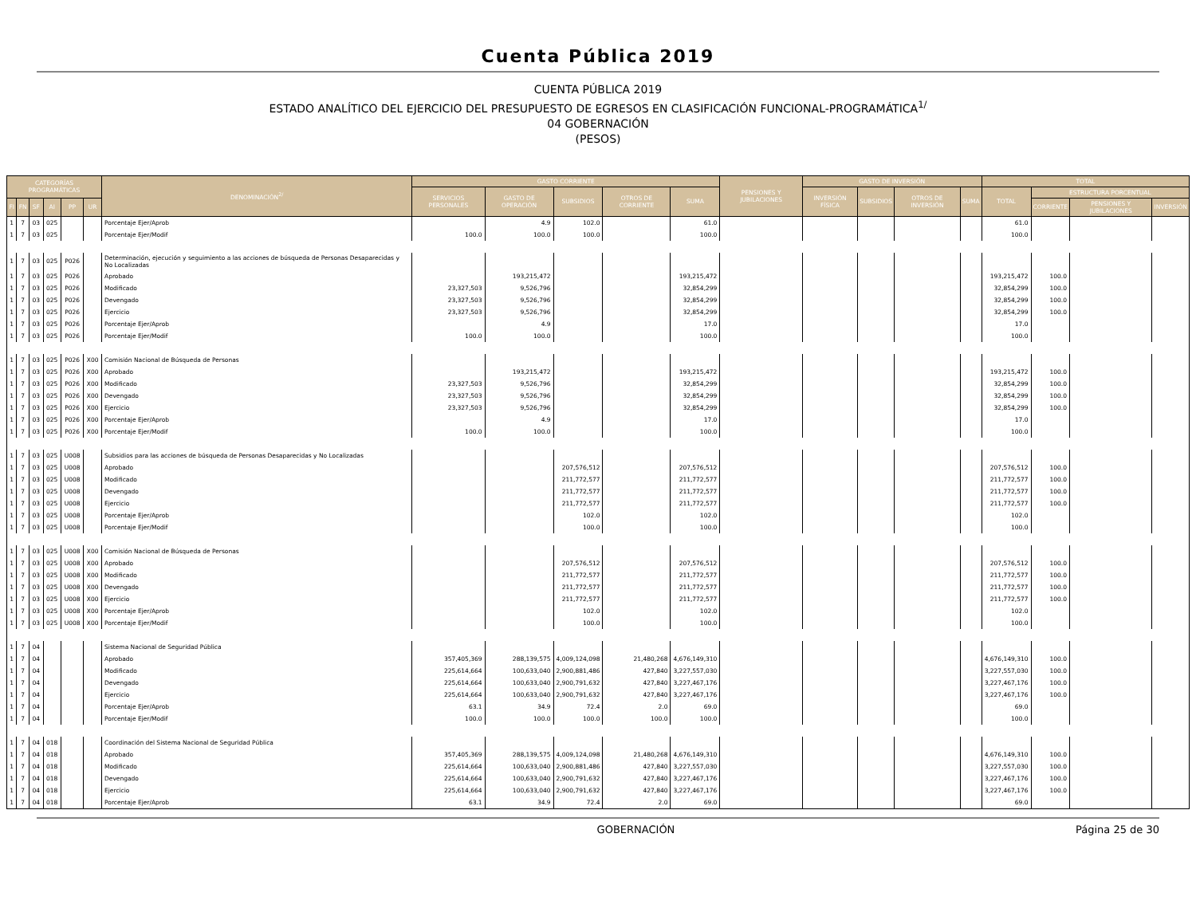Cuenta Pública 2019
CUENTA PÚBLICA 2019
ESTADO ANALÍTICO DEL EJERCICIO DEL PRESUPUESTO DE EGRESOS EN CLASIFICACIÓN FUNCIONAL-PROGRAMÁTICA<sup>1/</sup>
04 GOBERNACIÓN
(PESOS)
| CATEGORÍAS PROGRAMÁTICAS | | | | | | DENOMINACIÓN<sup>2/</sup> | GASTO CORRIENTE | | | | | PENSIONES Y JUBILACIONES | GASTO DE INVERSIÓN | | | | TOTAL | | | |
| --- | --- | --- | --- | --- | --- | --- | --- | --- | --- | --- | --- | --- | --- | --- | --- | --- | --- | --- | --- | --- |
| | | | | | | | SERVICIOS PERSONALES | GASTO DE OPERACIÓN | SUBSIDIOS | OTROS DE CORRIENTE | SUMA | | INVERSIÓN FÍSICA | SUBSIDIOS | OTROS DE INVERSIÓN | SUMA | TOTAL | ESTRUCTURA PORCENTUAL | | |
| FI | FN | SF | AI | PP | UR | | | | | | | | | | | | | CORRIENTE | PENSIONES Y JUBILACIONES | INVERSIÓN |
| 1 | 7 | 03 | 025 | | | Porcentaje Ejer/Aprob | | 4.9 | 102.0 | | 61.0 | | | | | | 61.0 | | | |
| 1 | 7 | 03 | 025 | | | Porcentaje Ejer/Modif | 100.0 | 100.0 | 100.0 | | 100.0 | | | | | | 100.0 | | | |
| 1 | 7 | 03 | 025 | P026 | | Determinación, ejecución y seguimiento a las acciones de búsqueda de Personas Desaparecidas y No Localizadas | | | | | | | | | | | | | | |
| 1 | 7 | 03 | 025 | P026 | | Aprobado | | 193,215,472 | | | 193,215,472 | | | | | | 193,215,472 | 100.0 | | |
| 1 | 7 | 03 | 025 | P026 | | Modificado | 23,327,503 | 9,526,796 | | | 32,854,299 | | | | | | 32,854,299 | 100.0 | | |
| 1 | 7 | 03 | 025 | P026 | | Devengado | 23,327,503 | 9,526,796 | | | 32,854,299 | | | | | | 32,854,299 | 100.0 | | |
| 1 | 7 | 03 | 025 | P026 | | Ejercicio | 23,327,503 | 9,526,796 | | | 32,854,299 | | | | | | 32,854,299 | 100.0 | | |
| 1 | 7 | 03 | 025 | P026 | | Porcentaje Ejer/Aprob | | 4.9 | | | 17.0 | | | | | | 17.0 | | | |
| 1 | 7 | 03 | 025 | P026 | | Porcentaje Ejer/Modif | 100.0 | 100.0 | | | 100.0 | | | | | | 100.0 | | | |
| 1 | 7 | 03 | 025 | P026 | X00 | Comisión Nacional de Búsqueda de Personas | | | | | | | | | | | | | | |
| 1 | 7 | 03 | 025 | P026 | X00 | Aprobado | | 193,215,472 | | | 193,215,472 | | | | | | 193,215,472 | 100.0 | | |
| 1 | 7 | 03 | 025 | P026 | X00 | Modificado | 23,327,503 | 9,526,796 | | | 32,854,299 | | | | | | 32,854,299 | 100.0 | | |
| 1 | 7 | 03 | 025 | P026 | X00 | Devengado | 23,327,503 | 9,526,796 | | | 32,854,299 | | | | | | 32,854,299 | 100.0 | | |
| 1 | 7 | 03 | 025 | P026 | X00 | Ejercicio | 23,327,503 | 9,526,796 | | | 32,854,299 | | | | | | 32,854,299 | 100.0 | | |
| 1 | 7 | 03 | 025 | P026 | X00 | Porcentaje Ejer/Aprob | | 4.9 | | | 17.0 | | | | | | 17.0 | | | |
| 1 | 7 | 03 | 025 | P026 | X00 | Porcentaje Ejer/Modif | 100.0 | 100.0 | | | 100.0 | | | | | | 100.0 | | | |
| 1 | 7 | 03 | 025 | U008 | | Subsidios para las acciones de búsqueda de Personas Desaparecidas y No Localizadas | | | | | | | | | | | | | | |
| 1 | 7 | 03 | 025 | U008 | | Aprobado | | | 207,576,512 | | 207,576,512 | | | | | | 207,576,512 | 100.0 | | |
| 1 | 7 | 03 | 025 | U008 | | Modificado | | | 211,772,577 | | 211,772,577 | | | | | | 211,772,577 | 100.0 | | |
| 1 | 7 | 03 | 025 | U008 | | Devengado | | | 211,772,577 | | 211,772,577 | | | | | | 211,772,577 | 100.0 | | |
| 1 | 7 | 03 | 025 | U008 | | Ejercicio | | | 211,772,577 | | 211,772,577 | | | | | | 211,772,577 | 100.0 | | |
| 1 | 7 | 03 | 025 | U008 | | Porcentaje Ejer/Aprob | | | 102.0 | | 102.0 | | | | | | 102.0 | | | |
| 1 | 7 | 03 | 025 | U008 | | Porcentaje Ejer/Modif | | | 100.0 | | 100.0 | | | | | | 100.0 | | | |
| 1 | 7 | 03 | 025 | U008 | X00 | Comisión Nacional de Búsqueda de Personas | | | | | | | | | | | | | | |
| 1 | 7 | 03 | 025 | U008 | X00 | Aprobado | | | 207,576,512 | | 207,576,512 | | | | | | 207,576,512 | 100.0 | | |
| 1 | 7 | 03 | 025 | U008 | X00 | Modificado | | | 211,772,577 | | 211,772,577 | | | | | | 211,772,577 | 100.0 | | |
| 1 | 7 | 03 | 025 | U008 | X00 | Devengado | | | 211,772,577 | | 211,772,577 | | | | | | 211,772,577 | 100.0 | | |
| 1 | 7 | 03 | 025 | U008 | X00 | Ejercicio | | | 211,772,577 | | 211,772,577 | | | | | | 211,772,577 | 100.0 | | |
| 1 | 7 | 03 | 025 | U008 | X00 | Porcentaje Ejer/Aprob | | | 102.0 | | 102.0 | | | | | | 102.0 | | | |
| 1 | 7 | 03 | 025 | U008 | X00 | Porcentaje Ejer/Modif | | | 100.0 | | 100.0 | | | | | | 100.0 | | | |
| 1 | 7 | 04 | | | | Sistema Nacional de Seguridad Pública | | | | | | | | | | | | | | |
| 1 | 7 | 04 | | | | Aprobado | 357,405,369 | 288,139,575 | 4,009,124,098 | 21,480,268 | 4,676,149,310 | | | | | | 4,676,149,310 | 100.0 | | |
| 1 | 7 | 04 | | | | Modificado | 225,614,664 | 100,633,040 | 2,900,881,486 | 427,840 | 3,227,557,030 | | | | | | 3,227,557,030 | 100.0 | | |
| 1 | 7 | 04 | | | | Devengado | 225,614,664 | 100,633,040 | 2,900,791,632 | 427,840 | 3,227,467,176 | | | | | | 3,227,467,176 | 100.0 | | |
| 1 | 7 | 04 | | | | Ejercicio | 225,614,664 | 100,633,040 | 2,900,791,632 | 427,840 | 3,227,467,176 | | | | | | 3,227,467,176 | 100.0 | | |
| 1 | 7 | 04 | | | | Porcentaje Ejer/Aprob | 63.1 | 34.9 | 72.4 | 2.0 | 69.0 | | | | | | 69.0 | | | |
| 1 | 7 | 04 | | | | Porcentaje Ejer/Modif | 100.0 | 100.0 | 100.0 | 100.0 | 100.0 | | | | | | 100.0 | | | |
| 1 | 7 | 04 | 018 | | | Coordinación del Sistema Nacional de Seguridad Pública | | | | | | | | | | | | | | |
| 1 | 7 | 04 | 018 | | | Aprobado | 357,405,369 | 288,139,575 | 4,009,124,098 | 21,480,268 | 4,676,149,310 | | | | | | 4,676,149,310 | 100.0 | | |
| 1 | 7 | 04 | 018 | | | Modificado | 225,614,664 | 100,633,040 | 2,900,881,486 | 427,840 | 3,227,557,030 | | | | | | 3,227,557,030 | 100.0 | | |
| 1 | 7 | 04 | 018 | | | Devengado | 225,614,664 | 100,633,040 | 2,900,791,632 | 427,840 | 3,227,467,176 | | | | | | 3,227,467,176 | 100.0 | | |
| 1 | 7 | 04 | 018 | | | Ejercicio | 225,614,664 | 100,633,040 | 2,900,791,632 | 427,840 | 3,227,467,176 | | | | | | 3,227,467,176 | 100.0 | | |
| 1 | 7 | 04 | 018 | | | Porcentaje Ejer/Aprob | 63.1 | 34.9 | 72.4 | 2.0 | 69.0 | | | | | | 69.0 | | | |
GOBERNACIÓN Página 25 de 30